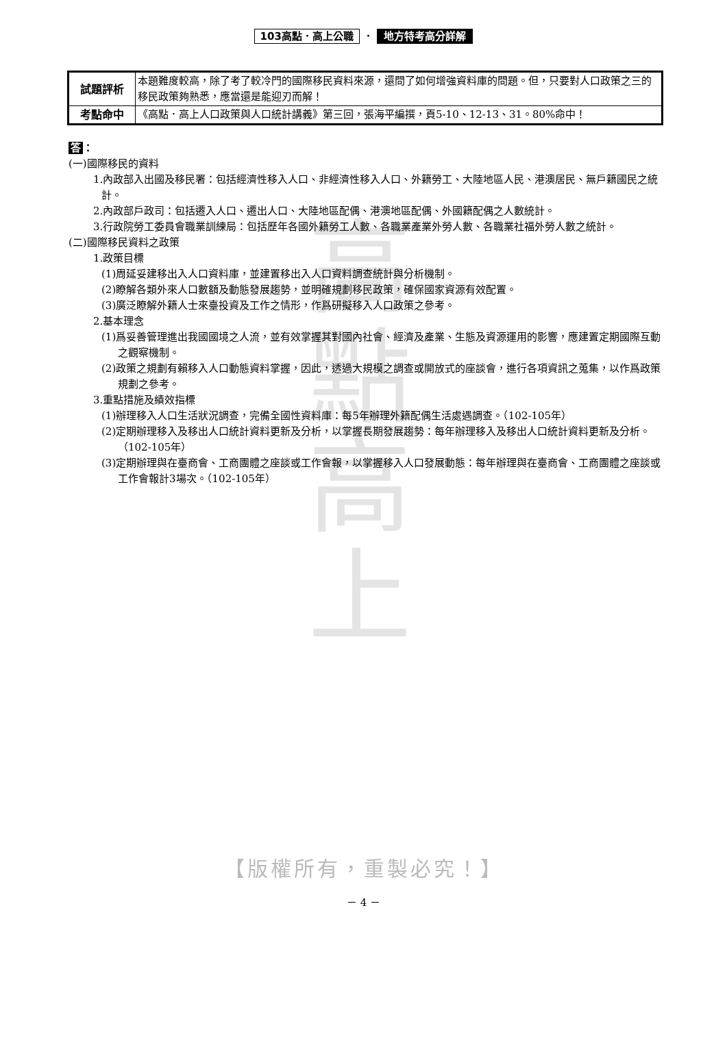高
點
高
上
103高點．高上公職 ． 地方特考高分詳解
| 試題評析 | 本題難度較高，除了考了較冷門的國際移民資料來源，還問了如何增強資料庫的問題。但，只要對人口政策之三的移民政策夠熟悉，應當還是能迎刃而解！ |
| 考點命中 | 《高點．高上人口政策與人口統計講義》第三回，張海平編撰，頁5-10、12-13、31。80%命中！ |
答 ：
(一)國際移民的資料
1.內政部入出國及移民署：包括經濟性移入人口、非經濟性移入人口、外籍勞工、大陸地區人民、港澳居民、無戶籍國民之統計。
2.內政部戶政司：包括遷入人口、遷出人口、大陸地區配偶、港澳地區配偶、外國籍配偶之人數統計。
3.行政院勞工委員會職業訓練局：包括歷年各國外籍勞工人數、各職業產業外勞人數、各職業社福外勞人數之統計。
(二)國際移民資料之政策
1.政策目標
(1)周延妥建移出入人口資料庫，並建置移出入人口資料調查統計與分析機制。
(2)瞭解各類外來人口數額及動態發展趨勢，並明確規劃移民政策，確保國家資源有效配置。
(3)廣泛瞭解外籍人士來臺投資及工作之情形，作爲研擬移入人口政策之參考。
2.基本理念
(1)爲妥善管理進出我國國境之人流，並有效掌握其對國內社會、經濟及產業、生態及資源運用的影響，應建置定期國際互動之觀察機制。
(2)政策之規劃有賴移入人口動態資料掌握，因此，透過大規模之調查或開放式的座談會，進行各項資訊之蒐集，以作爲政策規劃之參考。
3.重點措施及績效指標
(1)辦理移入人口生活狀況調查，完備全國性資料庫：每5年辦理外籍配偶生活處遇調查。（102-105年）
(2)定期辦理移入及移出人口統計資料更新及分析，以掌握長期發展趨勢：每年辦理移入及移出人口統計資料更新及分析。（102-105年）
(3)定期辦理與在臺商會、工商團體之座談或工作會報，以掌握移入人口發展動態：每年辦理與在臺商會、工商團體之座談或工作會報計3場次。（102-105年）
【版權所有，重製必究！】
－ 4 －